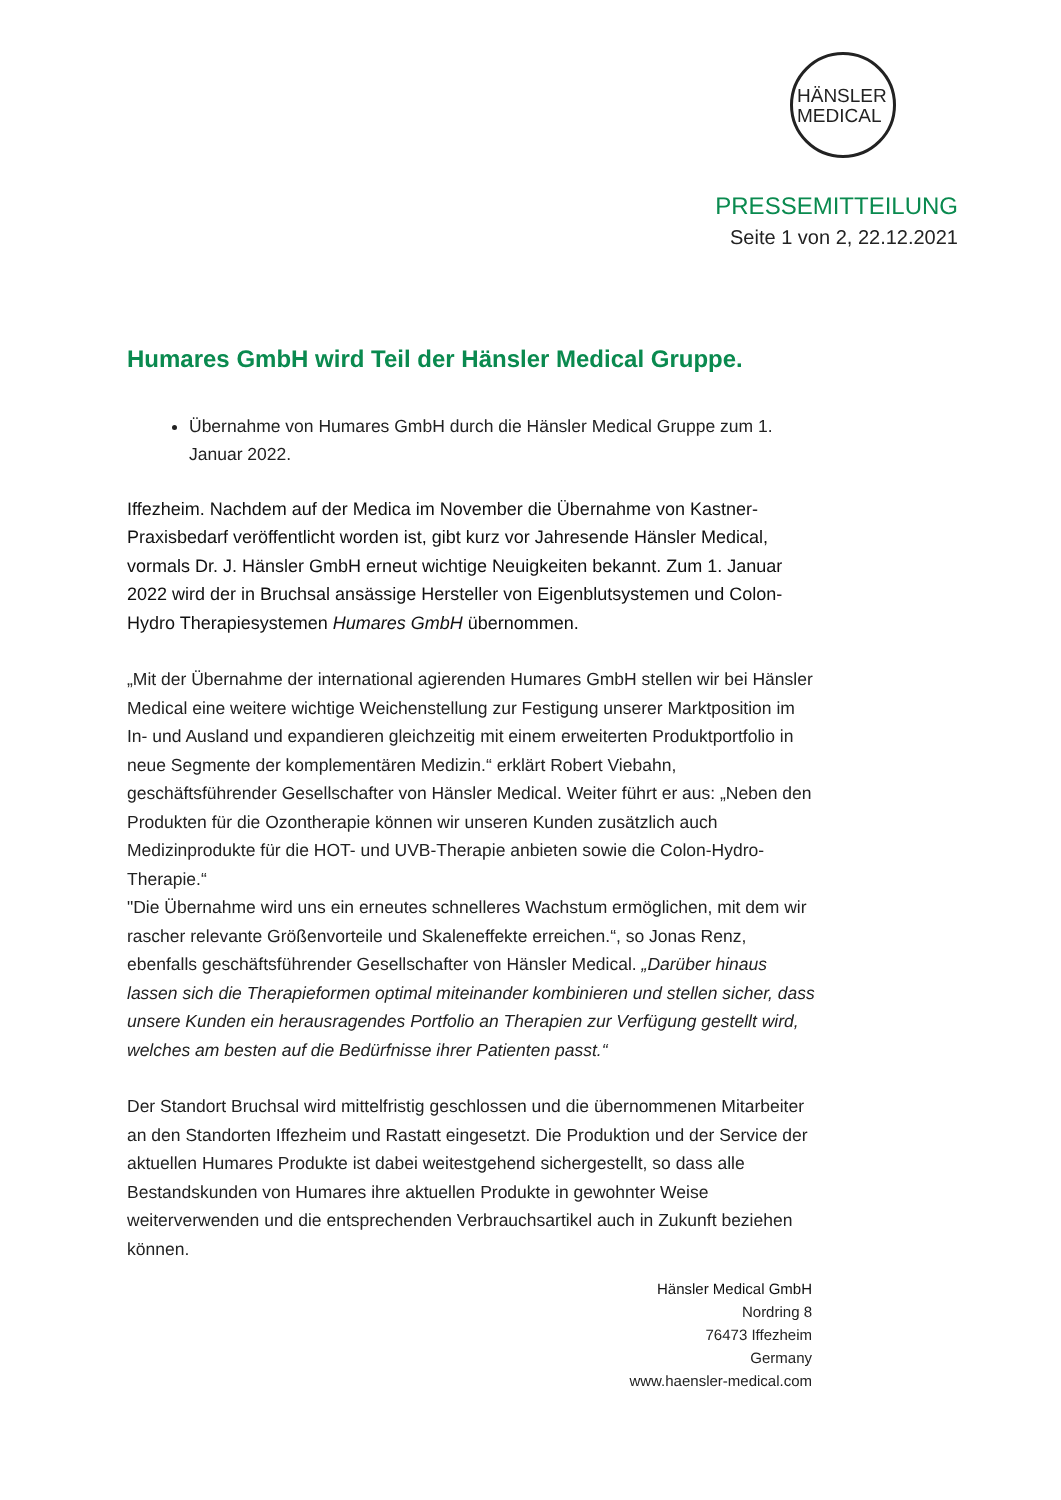HÄNSLER
MEDICAL
PRESSEMITTEILUNG
Seite 1 von 2, 22.12.2021
Humares GmbH wird Teil der Hänsler Medical Gruppe.
Übernahme von Humares GmbH durch die Hänsler Medical Gruppe zum 1. Januar 2022.
Iffezheim. Nachdem auf der Medica im November die Übernahme von Kastner-Praxisbedarf veröffentlicht worden ist, gibt kurz vor Jahresende Hänsler Medical, vormals Dr. J. Hänsler GmbH erneut wichtige Neuigkeiten bekannt. Zum 1. Januar 2022 wird der in Bruchsal ansässige Hersteller von Eigenblutsystemen und Colon-Hydro Therapiesystemen Humares GmbH übernommen.
„Mit der Übernahme der international agierenden Humares GmbH stellen wir bei Hänsler Medical eine weitere wichtige Weichenstellung zur Festigung unserer Marktposition im In- und Ausland und expandieren gleichzeitig mit einem erweiterten Produktportfolio in neue Segmente der komplementären Medizin.“ erklärt Robert Viebahn, geschäftsführender Gesellschafter von Hänsler Medical. Weiter führt er aus: „Neben den Produkten für die Ozontherapie können wir unseren Kunden zusätzlich auch Medizinprodukte für die HOT- und UVB-Therapie anbieten sowie die Colon-Hydro-Therapie.“
"Die Übernahme wird uns ein erneutes schnelleres Wachstum ermöglichen, mit dem wir rascher relevante Größenvorteile und Skaleneffekte erreichen.“, so Jonas Renz, ebenfalls geschäftsführender Gesellschafter von Hänsler Medical. „Darüber hinaus lassen sich die Therapieformen optimal miteinander kombinieren und stellen sicher, dass unsere Kunden ein herausragendes Portfolio an Therapien zur Verfügung gestellt wird, welches am besten auf die Bedürfnisse ihrer Patienten passt.“
Der Standort Bruchsal wird mittelfristig geschlossen und die übernommenen Mitarbeiter an den Standorten Iffezheim und Rastatt eingesetzt. Die Produktion und der Service der aktuellen Humares Produkte ist dabei weitestgehend sichergestellt, so dass alle Bestandskunden von Humares ihre aktuellen Produkte in gewohnter Weise weiterverwenden und die entsprechenden Verbrauchsartikel auch in Zukunft beziehen können.
Hänsler Medical GmbH
Nordring 8
76473 Iffezheim
Germany
www.haensler-medical.com